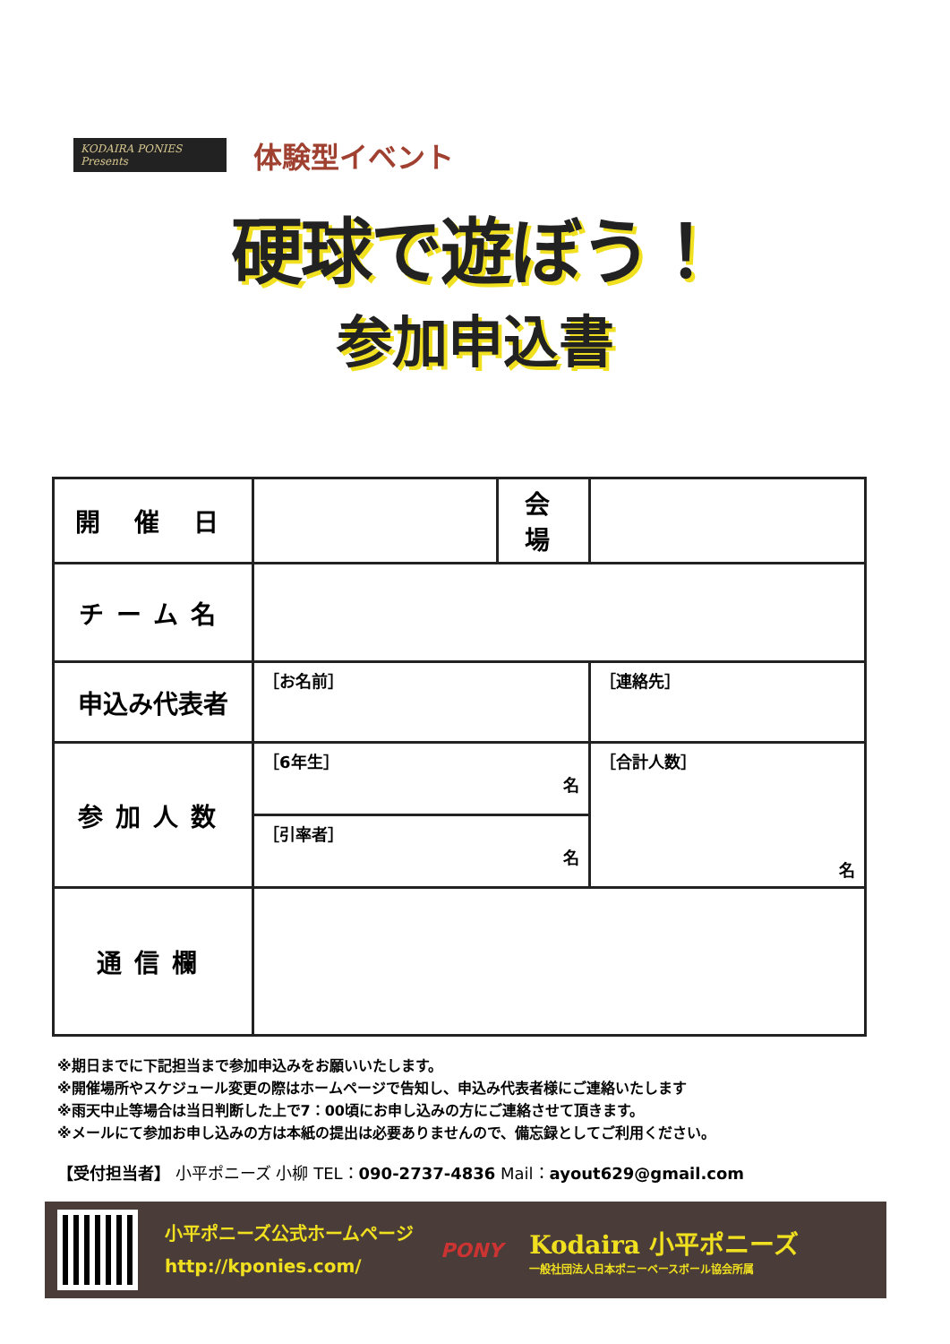KODAIRA PONIES Presents
体験型イベント
硬球で遊ぼう！
参加申込書
| 開 催 日 | | 会 場 | |
| チーム名 | | | |
| 申込み代表者 | ［お名前］ | | ［連絡先］ |
| 参加人数 | ［6年生］ 名 | | ［合計人数］ 名 |
| | ［引率者］ 名 | | |
| 通信欄 | | | |
※期日までに下記担当まで参加申込みをお願いいたします。
※開催場所やスケジュール変更の際はホームページで告知し、申込み代表者様にご連絡いたします
※雨天中止等場合は当日判断した上で7：00頃にお申し込みの方にご連絡させて頂きます。
※メールにて参加お申し込みの方は本紙の提出は必要ありませんので、備忘録としてご利用ください。
【受付担当者】 小平ポニーズ 小柳 TEL：090-2737-4836 Mail：ayout629@gmail.com
小平ポニーズ公式ホームページ
http://kponies.com/
PONY
Kodaira 小平ポニーズ
一般社団法人日本ポニーベースボール協会所属